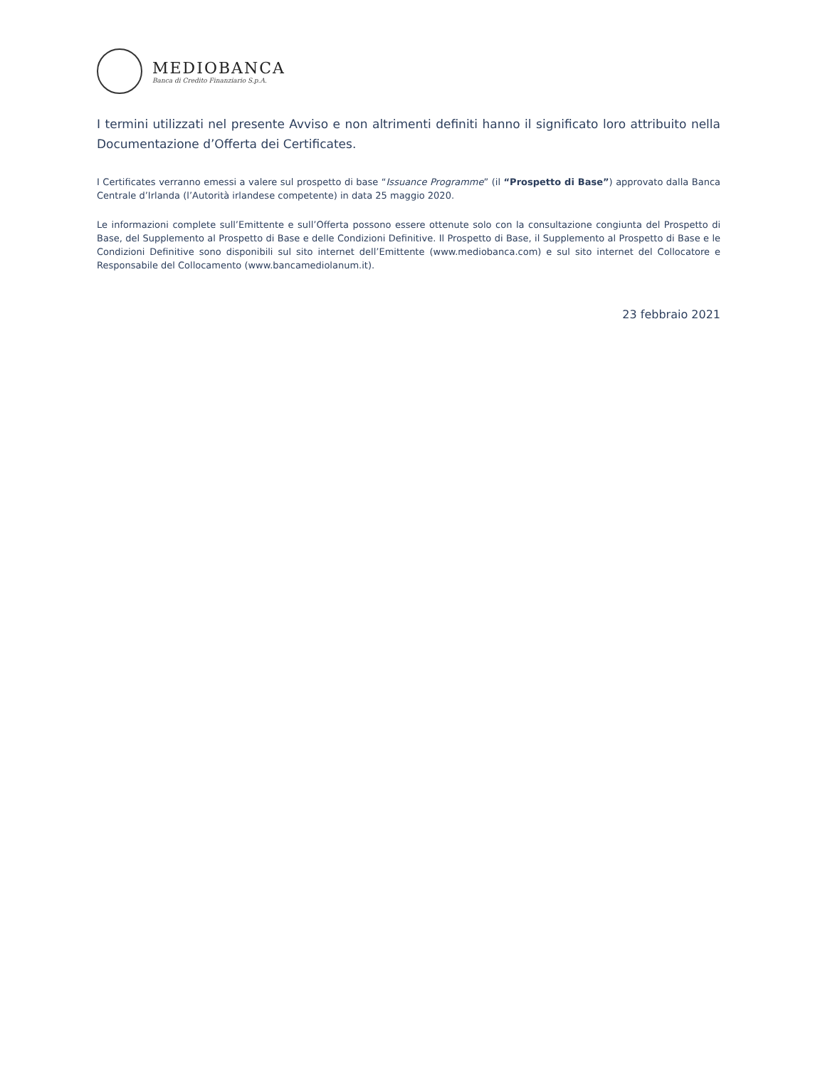MEDIOBANCA
Banca di Credito Finanziario S.p.A.
I termini utilizzati nel presente Avviso e non altrimenti definiti hanno il significato loro attribuito nella Documentazione d’Offerta dei Certificates.
I Certificates verranno emessi a valere sul prospetto di base “Issuance Programme” (il “Prospetto di Base”) approvato dalla Banca Centrale d’Irlanda (l’Autorità irlandese competente) in data 25 maggio 2020.
Le informazioni complete sull’Emittente e sull’Offerta possono essere ottenute solo con la consultazione congiunta del Prospetto di Base, del Supplemento al Prospetto di Base e delle Condizioni Definitive. Il Prospetto di Base, il Supplemento al Prospetto di Base e le Condizioni Definitive sono disponibili sul sito internet dell’Emittente (www.mediobanca.com) e sul sito internet del Collocatore e Responsabile del Collocamento (www.bancamediolanum.it).
23 febbraio 2021